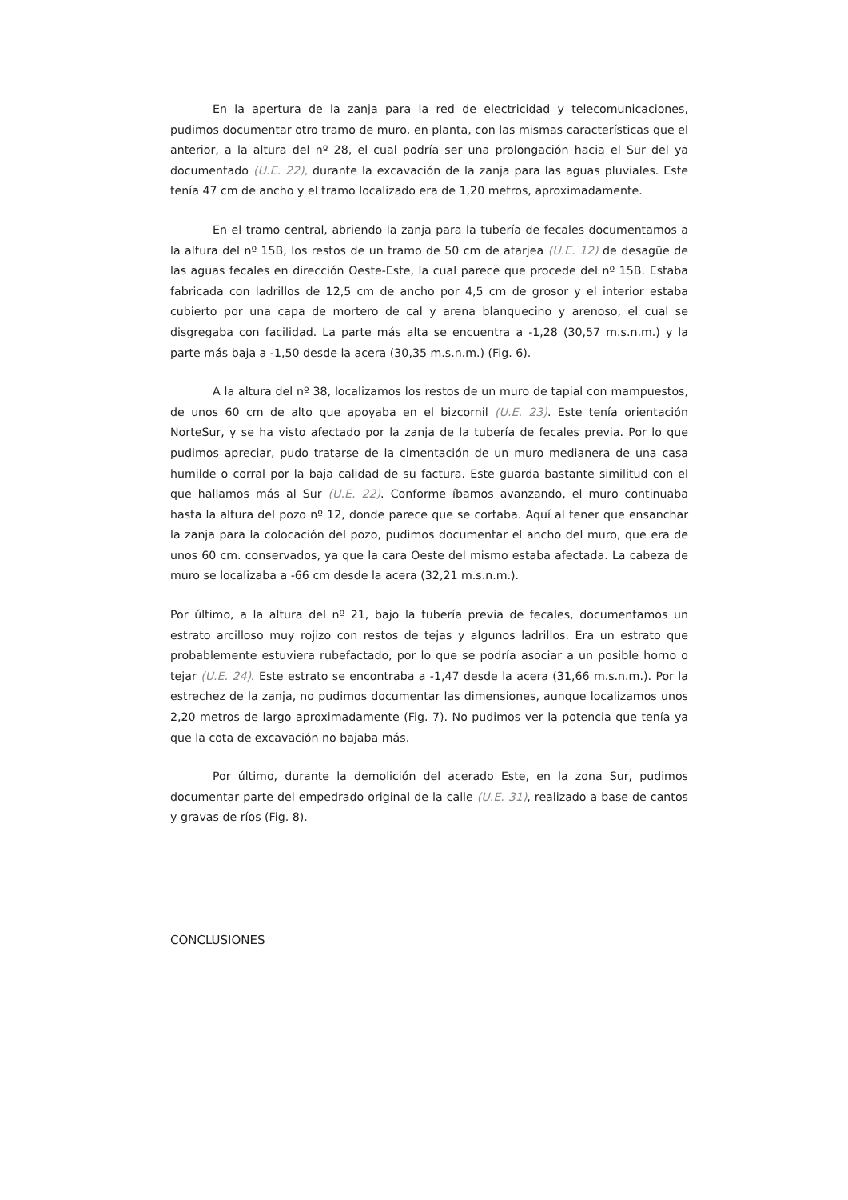En la apertura de la zanja para la red de electricidad y telecomunicaciones, pudimos documentar otro tramo de muro, en planta, con las mismas características que el anterior, a la altura del nº 28, el cual podría ser una prolongación hacia el Sur del ya documentado (U.E. 22), durante la excavación de la zanja para las aguas pluviales. Este tenía 47 cm de ancho y el tramo localizado era de 1,20 metros, aproximadamente.
En el tramo central, abriendo la zanja para la tubería de fecales documentamos a la altura del nº 15B, los restos de un tramo de 50 cm de atarjea (U.E. 12) de desagüe de las aguas fecales en dirección Oeste-Este, la cual parece que procede del nº 15B. Estaba fabricada con ladrillos de 12,5 cm de ancho por 4,5 cm de grosor y el interior estaba cubierto por una capa de mortero de cal y arena blanquecino y arenoso, el cual se disgregaba con facilidad. La parte más alta se encuentra a -1,28 (30,57 m.s.n.m.) y la parte más baja a -1,50 desde la acera (30,35 m.s.n.m.) (Fig. 6).
A la altura del nº 38, localizamos los restos de un muro de tapial con mampuestos, de unos 60 cm de alto que apoyaba en el bizcornil (U.E. 23). Este tenía orientación NorteSur, y se ha visto afectado por la zanja de la tubería de fecales previa. Por lo que pudimos apreciar, pudo tratarse de la cimentación de un muro medianera de una casa humilde o corral por la baja calidad de su factura. Este guarda bastante similitud con el que hallamos más al Sur (U.E. 22). Conforme íbamos avanzando, el muro continuaba hasta la altura del pozo nº 12, donde parece que se cortaba. Aquí al tener que ensanchar la zanja para la colocación del pozo, pudimos documentar el ancho del muro, que era de unos 60 cm. conservados, ya que la cara Oeste del mismo estaba afectada. La cabeza de muro se localizaba a -66 cm desde la acera (32,21 m.s.n.m.).
Por último, a la altura del nº 21, bajo la tubería previa de fecales, documentamos un estrato arcilloso muy rojizo con restos de tejas y algunos ladrillos. Era un estrato que probablemente estuviera rubefactado, por lo que se podría asociar a un posible horno o tejar (U.E. 24). Este estrato se encontraba a -1,47 desde la acera (31,66 m.s.n.m.). Por la estrechez de la zanja, no pudimos documentar las dimensiones, aunque localizamos unos 2,20 metros de largo aproximadamente (Fig. 7). No pudimos ver la potencia que tenía ya que la cota de excavación no bajaba más.
Por último, durante la demolición del acerado Este, en la zona Sur, pudimos documentar parte del empedrado original de la calle (U.E. 31), realizado a base de cantos y gravas de ríos (Fig. 8).
CONCLUSIONES